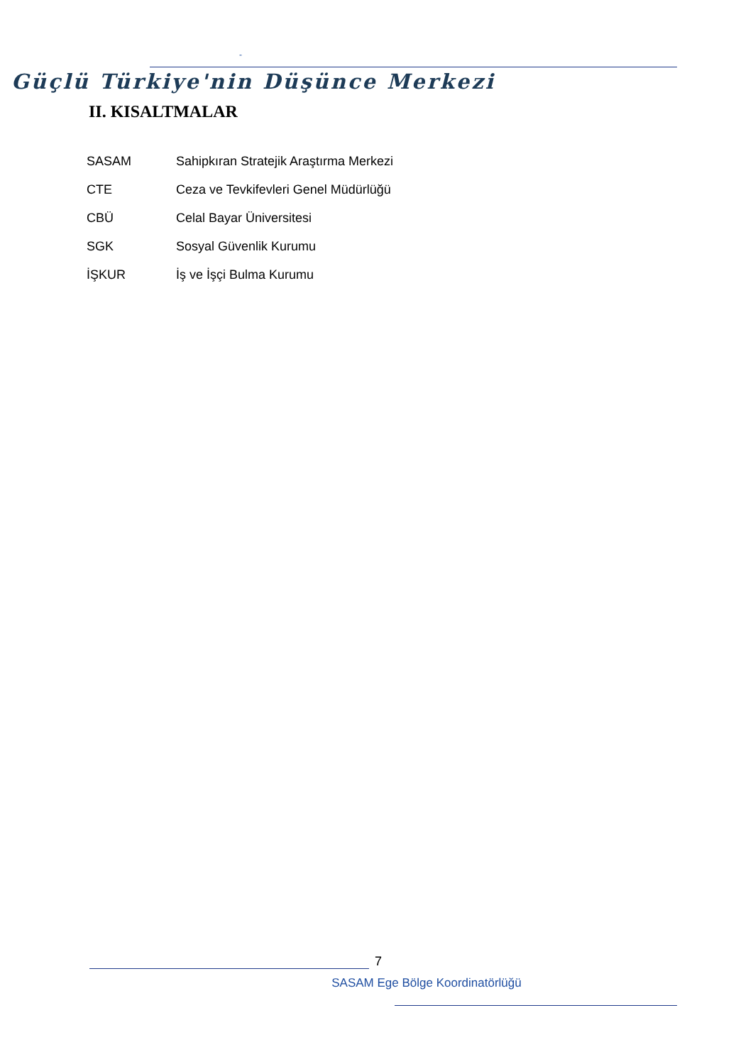-
Güçlü Türkiye'nin Düşünce Merkezi
II. KISALTMALAR
| SASAM | Sahipkıran Stratejik Araştırma Merkezi |
| CTE | Ceza ve Tevkifevleri Genel Müdürlüğü |
| CBÜ | Celal Bayar Üniversitesi |
| SGK | Sosyal Güvenlik Kurumu |
| İŞKUR | İş ve İşçi Bulma Kurumu |
7
SASAM Ege Bölge Koordinatörlüğü